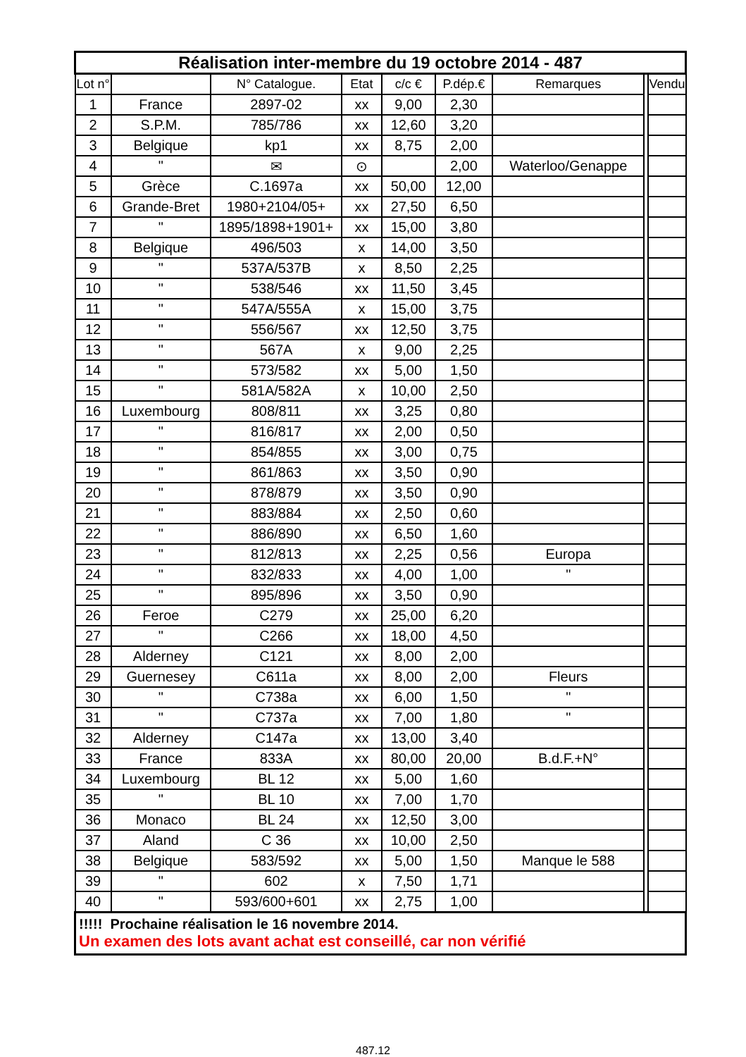| Réalisation inter-membre du 19 octobre 2014 - 487 | | | | | | | | |
| Lot n° | | N° Catalogue. | Etat | c/c € | P.dép.€ | Remarques | | Vendu |
| 1 | France | 2897-02 | xx | 9,00 | 2,30 | | | |
| 2 | S.P.M. | 785/786 | xx | 12,60 | 3,20 | | | |
| 3 | Belgique | kp1 | xx | 8,75 | 2,00 | | | |
| 4 | " | ✉ | ⊙ | | 2,00 | Waterloo/Genappe | | |
| 5 | Grèce | C.1697a | xx | 50,00 | 12,00 | | | |
| 6 | Grande-Bret | 1980+2104/05+ | xx | 27,50 | 6,50 | | | |
| 7 | " | 1895/1898+1901+ | xx | 15,00 | 3,80 | | | |
| 8 | Belgique | 496/503 | x | 14,00 | 3,50 | | | |
| 9 | " | 537A/537B | x | 8,50 | 2,25 | | | |
| 10 | " | 538/546 | xx | 11,50 | 3,45 | | | |
| 11 | " | 547A/555A | x | 15,00 | 3,75 | | | |
| 12 | " | 556/567 | xx | 12,50 | 3,75 | | | |
| 13 | " | 567A | x | 9,00 | 2,25 | | | |
| 14 | " | 573/582 | xx | 5,00 | 1,50 | | | |
| 15 | " | 581A/582A | x | 10,00 | 2,50 | | | |
| 16 | Luxembourg | 808/811 | xx | 3,25 | 0,80 | | | |
| 17 | " | 816/817 | xx | 2,00 | 0,50 | | | |
| 18 | " | 854/855 | xx | 3,00 | 0,75 | | | |
| 19 | " | 861/863 | xx | 3,50 | 0,90 | | | |
| 20 | " | 878/879 | xx | 3,50 | 0,90 | | | |
| 21 | " | 883/884 | xx | 2,50 | 0,60 | | | |
| 22 | " | 886/890 | xx | 6,50 | 1,60 | | | |
| 23 | " | 812/813 | xx | 2,25 | 0,56 | Europa | | |
| 24 | " | 832/833 | xx | 4,00 | 1,00 | " | | |
| 25 | " | 895/896 | xx | 3,50 | 0,90 | | | |
| 26 | Feroe | C279 | xx | 25,00 | 6,20 | | | |
| 27 | " | C266 | xx | 18,00 | 4,50 | | | |
| 28 | Alderney | C121 | xx | 8,00 | 2,00 | | | |
| 29 | Guernesey | C611a | xx | 8,00 | 2,00 | Fleurs | | |
| 30 | " | C738a | xx | 6,00 | 1,50 | " | | |
| 31 | " | C737a | xx | 7,00 | 1,80 | " | | |
| 32 | Alderney | C147a | xx | 13,00 | 3,40 | | | |
| 33 | France | 833A | xx | 80,00 | 20,00 | B.d.F.+N° | | |
| 34 | Luxembourg | BL 12 | xx | 5,00 | 1,60 | | | |
| 35 | " | BL 10 | xx | 7,00 | 1,70 | | | |
| 36 | Monaco | BL 24 | xx | 12,50 | 3,00 | | | |
| 37 | Aland | C 36 | xx | 10,00 | 2,50 | | | |
| 38 | Belgique | 583/592 | xx | 5,00 | 1,50 | Manque le 588 | | |
| 39 | " | 602 | x | 7,50 | 1,71 | | | |
| 40 | " | 593/600+601 | xx | 2,75 | 1,00 | | | |
| !!!!! Prochaine réalisation le 16 novembre 2014. Un examen des lots avant achat est conseillé, car non vérifié | | | | | | | | |
487.12